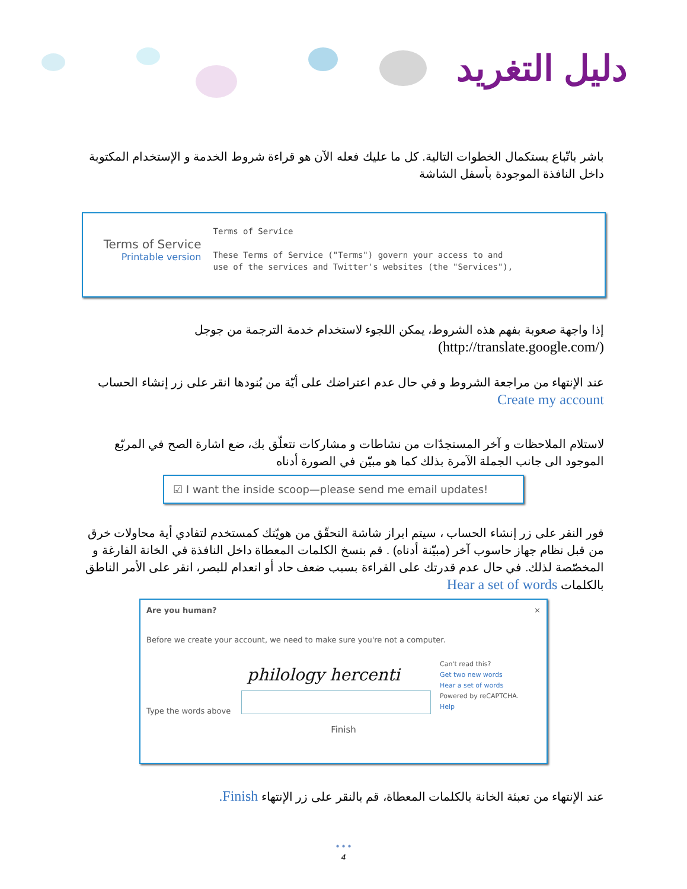دليل التغريد
باشر باتّباع بستكمال الخطوات التالية. كل ما عليك فعله الآن هو قراءة شروط الخدمة و الإستخدام المكتوبة داخل النافذة الموجودة بأسفل الشاشة
Terms of Service
Printable version
Terms of Service
These Terms of Service ("Terms") govern your access to and
use of the services and Twitter's websites (the "Services"),
إذا واجهة صعوبة بفهم هذه الشروط، يمكن اللجوء لاستخدام خدمة الترجمة من جوجل (/http://translate.google.com)
عند الإنتهاء من مراجعة الشروط و في حال عدم اعتراضك على أيّة من بُنودها انقر على زر إنشاء الحساب Create my account
لاستلام الملاحظات و آخر المستجدّات من نشاطات و مشاركات تتعلّق بك، ضع اشارة الصح في المربّع الموجود الى جانب الجملة الآمرة بذلك كما هو مبيّن في الصورة أدناه
☑ I want the inside scoop—please send me email updates!
فور النقر على زر إنشاء الحساب ، سيتم ابراز شاشة التحقّق من هويّتك كمستخدم لتفادي أية محاولات خرق من قبل نظام جهاز حاسوب آخر (مبيّنة أدناه) . قم بنسخ الكلمات المعطاة داخل النافذة في الخانة الفارغة و المخصّصة لذلك. في حال عدم قدرتك على القراءة بسبب ضعف حاد أو انعدام للبصر، انقر على الأمر الناطق بالكلمات Hear a set of words
Are you human? ×
Before we create your account, we need to make sure you're not a computer.
Type the words above
philology hercenti
Can't read this?
Get two new words
Hear a set of words
Powered by reCAPTCHA.
Help
Finish
عند الإنتهاء من تعبئة الخانة بالكلمات المعطاة، قم بالنقر على زر الإنتهاء Finish.
• • •
4